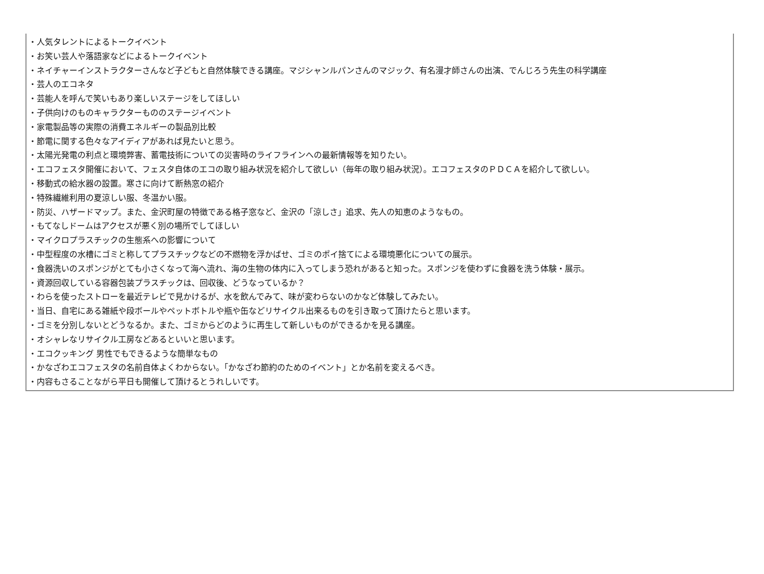・人気タレントによるトークイベント
・お笑い芸人や落語家などによるトークイベント
・ネイチャーインストラクターさんなど子どもと自然体験できる講座。マジシャンルパンさんのマジック、有名漫才師さんの出演、でんじろう先生の科学講座
・芸人のエコネタ
・芸能人を呼んで笑いもあり楽しいステージをしてほしい
・子供向けのものキャラクターもののステージイベント
・家電製品等の実際の消費エネルギーの製品別比較
・節電に関する色々なアイディアがあれば見たいと思う。
・太陽光発電の利点と環境弊害、蓄電技術についての災害時のライフラインへの最新情報等を知りたい。
・エコフェスタ開催において、フェスタ自体のエコの取り組み状況を紹介して欲しい（毎年の取り組み状況）。エコフェスタのＰＤＣＡを紹介して欲しい。
・移動式の給水器の設置。寒さに向けて断熱窓の紹介
・特殊繊維利用の夏涼しい服、冬温かい服。
・防災、ハザードマップ。また、金沢町屋の特徴である格子窓など、金沢の「涼しさ」追求、先人の知恵のようなもの。
・もてなしドームはアクセスが悪く別の場所でしてほしい
・マイクロプラスチックの生態系への影響について
・中型程度の水槽にゴミと称してプラスチックなどの不燃物を浮かばせ、ゴミのポイ捨てによる環境悪化についての展示。
・食器洗いのスポンジがとても小さくなって海へ流れ、海の生物の体内に入ってしまう恐れがあると知った。スポンジを使わずに食器を洗う体験・展示。
・資源回収している容器包装プラスチックは、回収後、どうなっているか？
・わらを使ったストローを最近テレビで見かけるが、水を飲んでみて、味が変わらないのかなど体験してみたい。
・当日、自宅にある雑紙や段ボールやペットボトルや瓶や缶などリサイクル出来るものを引き取って頂けたらと思います。
・ゴミを分別しないとどうなるか。また、ゴミからどのように再生して新しいものができるかを見る講座。
・オシャレなリサイクル工房などあるといいと思います。
・エコクッキング 男性でもできるような簡単なもの
・かなざわエコフェスタの名前自体よくわからない。「かなざわ節約のためのイベント」とか名前を変えるべき。
・内容もさることながら平日も開催して頂けるとうれしいです。